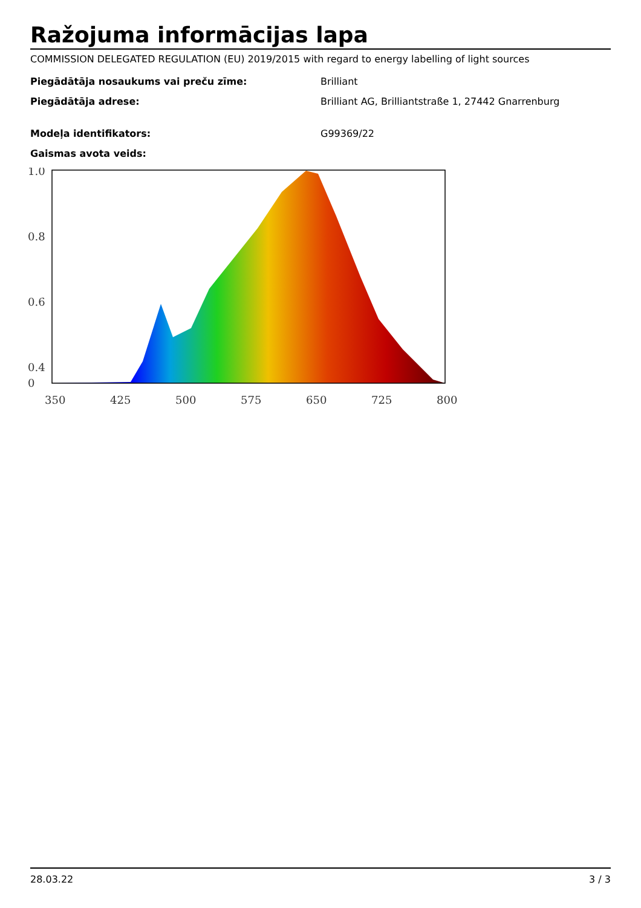Ražojuma informācijas lapa
COMMISSION DELEGATED REGULATION (EU) 2019/2015 with regard to energy labelling of light sources
Piegādātāja nosaukums vai preču zīme: Brilliant
Piegādātāja adrese: Brilliant AG, Brilliantstraße 1, 27442 Gnarrenburg
Modeļa identifikators: G99369/22
Gaismas avota veids:
1.0
0.8
0.6
0.4
.
0
350
425
500
575
650
725
800
28.03.22 3 / 3